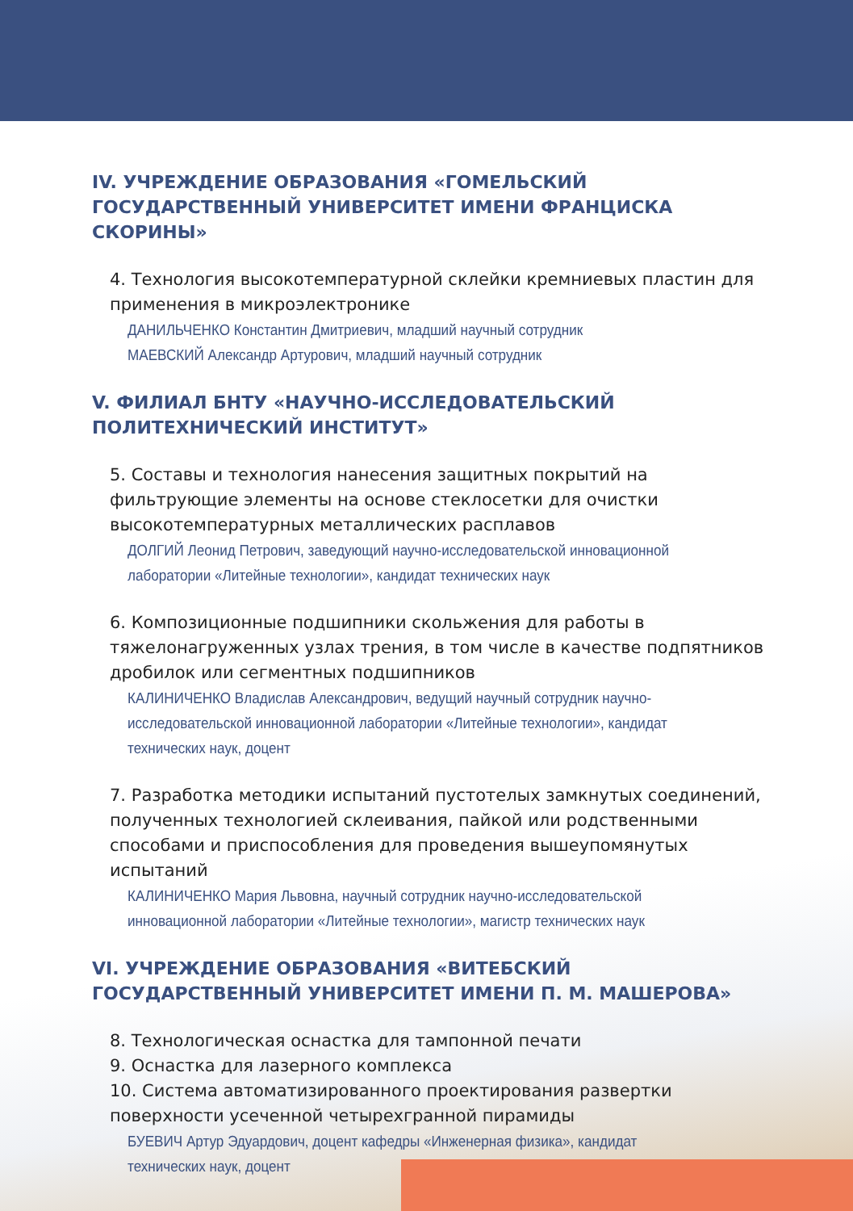IV. УЧРЕЖДЕНИЕ ОБРАЗОВАНИЯ «ГОМЕЛЬСКИЙ ГОСУДАРСТВЕННЫЙ УНИВЕРСИТЕТ ИМЕНИ ФРАНЦИСКА СКОРИНЫ»
4. Технология высокотемпературной склейки кремниевых пластин для применения в микроэлектронике
ДАНИЛЬЧЕНКО Константин Дмитриевич, младший научный сотрудник
МАЕВСКИЙ Александр Артурович, младший научный сотрудник
V. ФИЛИАЛ БНТУ «НАУЧНО-ИССЛЕДОВАТЕЛЬСКИЙ ПОЛИТЕХНИЧЕСКИЙ ИНСТИТУТ»
5. Составы и технология нанесения защитных покрытий на фильтрующие элементы на основе стеклосетки для очистки высокотемпературных металлических расплавов
ДОЛГИЙ Леонид Петрович, заведующий научно-исследовательской инновационной лаборатории «Литейные технологии», кандидат технических наук
6. Композиционные подшипники скольжения для работы в тяжелонагруженных узлах трения, в том числе в качестве подпятников дробилок или сегментных подшипников
КАЛИНИЧЕНКО Владислав Александрович, ведущий научный сотрудник научно-исследовательской инновационной лаборатории «Литейные технологии», кандидат технических наук, доцент
7. Разработка методики испытаний пустотелых замкнутых соединений, полученных технологией склеивания, пайкой или родственными способами и приспособления для проведения вышеупомянутых испытаний
КАЛИНИЧЕНКО Мария Львовна, научный сотрудник научно-исследовательской инновационной лаборатории «Литейные технологии», магистр технических наук
VI. УЧРЕЖДЕНИЕ ОБРАЗОВАНИЯ «ВИТЕБСКИЙ ГОСУДАРСТВЕННЫЙ УНИВЕРСИТЕТ ИМЕНИ П. М. МАШЕРОВА»
8. Технологическая оснастка для тампонной печати
9. Оснастка для лазерного комплекса
10. Система автоматизированного проектирования развертки поверхности усеченной четырехгранной пирамиды
БУЕВИЧ Артур Эдуардович, доцент кафедры «Инженерная физика», кандидат технических наук, доцент